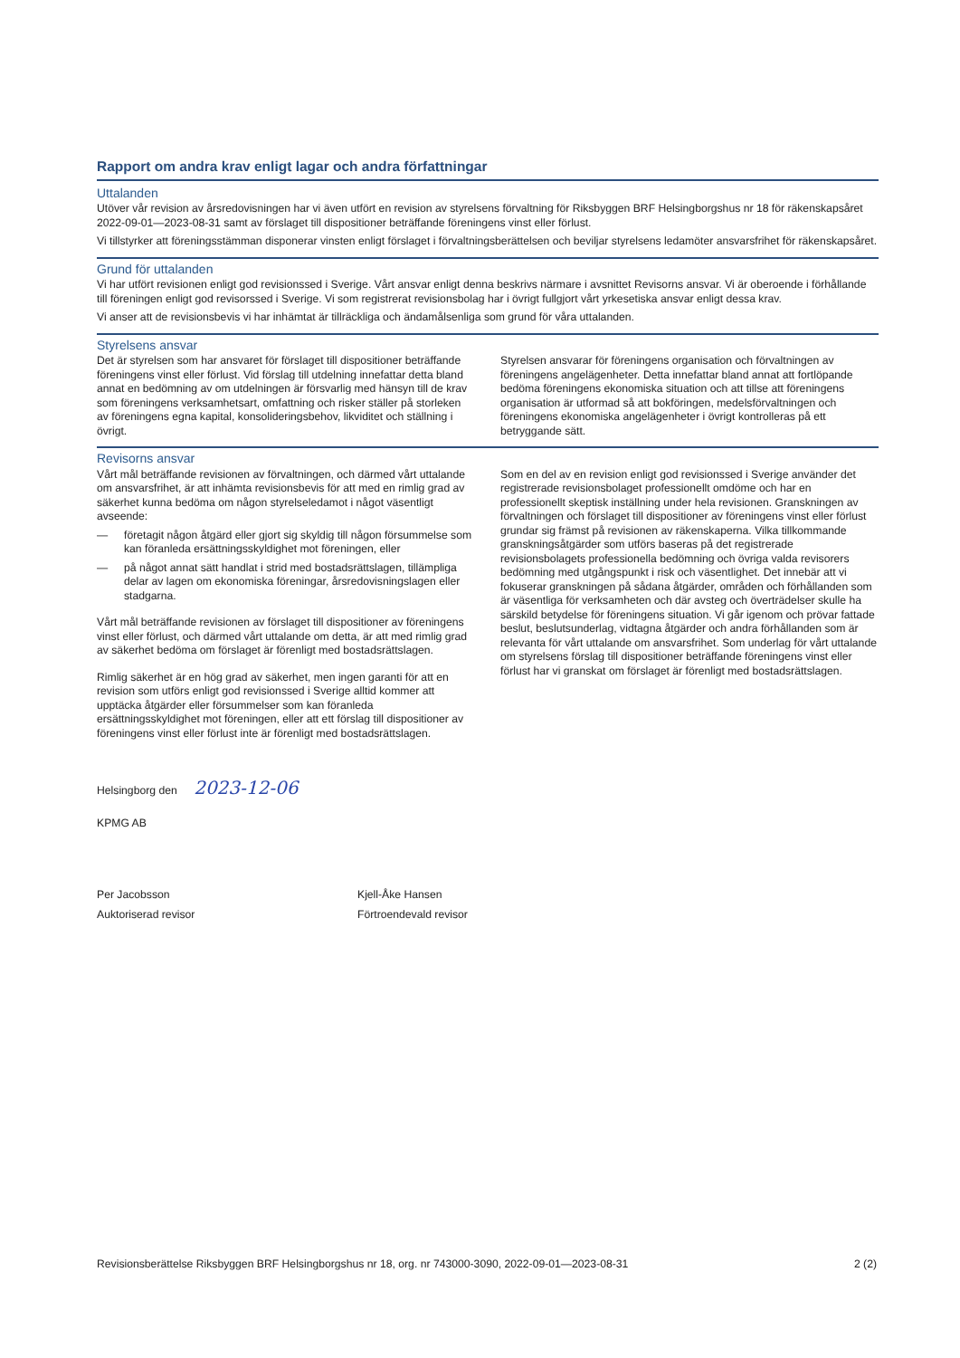Rapport om andra krav enligt lagar och andra författningar
Uttalanden
Utöver vår revision av årsredovisningen har vi även utfört en revision av styrelsens förvaltning för Riksbyggen BRF Helsingborgshus nr 18 för räkenskapsåret 2022-09-01—2023-08-31 samt av förslaget till dispositioner beträffande föreningens vinst eller förlust.
Vi tillstyrker att föreningsstämman disponerar vinsten enligt förslaget i förvaltningsberättelsen och beviljar styrelsens ledamöter ansvarsfrihet för räkenskapsåret.
Grund för uttalanden
Vi har utfört revisionen enligt god revisionssed i Sverige. Vårt ansvar enligt denna beskrivs närmare i avsnittet Revisorns ansvar. Vi är oberoende i förhållande till föreningen enligt god revisorssed i Sverige. Vi som registrerat revisionsbolag har i övrigt fullgjort vårt yrkesetiska ansvar enligt dessa krav.
Vi anser att de revisionsbevis vi har inhämtat är tillräckliga och ändamålsenliga som grund för våra uttalanden.
Styrelsens ansvar
Det är styrelsen som har ansvaret för förslaget till dispositioner beträffande föreningens vinst eller förlust. Vid förslag till utdelning innefattar detta bland annat en bedömning av om utdelningen är försvarlig med hänsyn till de krav som föreningens verksamhetsart, omfattning och risker ställer på storleken av föreningens egna kapital, konsolideringsbehov, likviditet och ställning i övrigt.
Styrelsen ansvarar för föreningens organisation och förvaltningen av föreningens angelägenheter. Detta innefattar bland annat att fortlöpande bedöma föreningens ekonomiska situation och att tillse att föreningens organisation är utformad så att bokföringen, medelsförvaltningen och föreningens ekonomiska angelägenheter i övrigt kontrolleras på ett betryggande sätt.
Revisorns ansvar
Vårt mål beträffande revisionen av förvaltningen, och därmed vårt uttalande om ansvarsfrihet, är att inhämta revisionsbevis för att med en rimlig grad av säkerhet kunna bedöma om någon styrelseledamot i något väsentligt avseende:
— företagit någon åtgärd eller gjort sig skyldig till någon försummelse som kan föranleda ersättningsskyldighet mot föreningen, eller
— på något annat sätt handlat i strid med bostadsrättslagen, tillämpliga delar av lagen om ekonomiska föreningar, årsredovisningslagen eller stadgarna.
Vårt mål beträffande revisionen av förslaget till dispositioner av föreningens vinst eller förlust, och därmed vårt uttalande om detta, är att med rimlig grad av säkerhet bedöma om förslaget är förenligt med bostadsrättslagen.
Rimlig säkerhet är en hög grad av säkerhet, men ingen garanti för att en revision som utförs enligt god revisionssed i Sverige alltid kommer att upptäcka åtgärder eller försummelser som kan föranleda ersättningsskyldighet mot föreningen, eller att ett förslag till dispositioner av föreningens vinst eller förlust inte är förenligt med bostadsrättslagen.
Som en del av en revision enligt god revisionssed i Sverige använder det registrerade revisionsbolaget professionellt omdöme och har en professionellt skeptisk inställning under hela revisionen. Granskningen av förvaltningen och förslaget till dispositioner av föreningens vinst eller förlust grundar sig främst på revisionen av räkenskaperna. Vilka tillkommande granskningsåtgärder som utförs baseras på det registrerade revisionsbolagets professionella bedömning och övriga valda revisorers bedömning med utgångspunkt i risk och väsentlighet. Det innebär att vi fokuserar granskningen på sådana åtgärder, områden och förhållanden som är väsentliga för verksamheten och där avsteg och överträdelser skulle ha särskild betydelse för föreningens situation. Vi går igenom och prövar fattade beslut, beslutsunderlag, vidtagna åtgärder och andra förhållanden som är relevanta för vårt uttalande om ansvarsfrihet. Som underlag för vårt uttalande om styrelsens förslag till dispositioner beträffande föreningens vinst eller förlust har vi granskat om förslaget är förenligt med bostadsrättslagen.
Helsingborg den 2023-12-06
KPMG AB
Per Jacobsson
Auktoriserad revisor
Kjell-Åke Hansen
Förtroendevald revisor
Revisionsberättelse Riksbyggen BRF Helsingborgshus nr 18, org. nr 743000-3090, 2022-09-01—2023-08-31 2 (2)